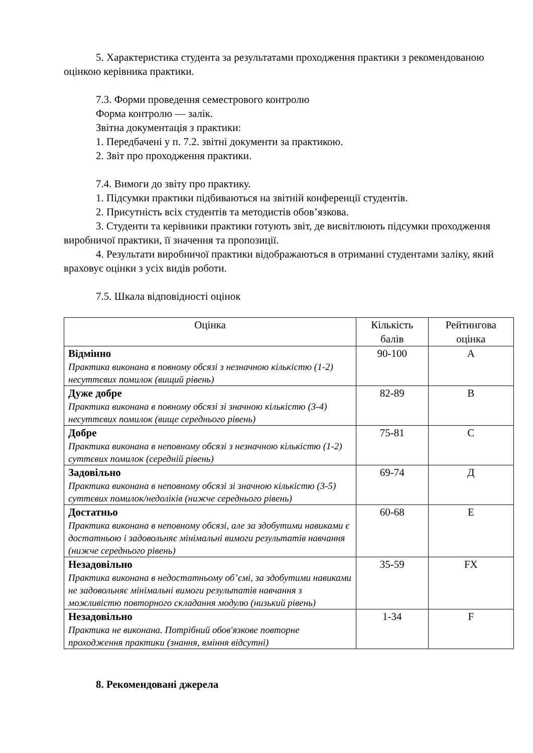5. Характеристика студента за результатами проходження практики з рекомендованою оцінкою керівника практики.
7.3. Форми проведення семестрового контролю
Форма контролю — залік.
Звітна документація з практики:
1. Передбачені у п. 7.2. звітні документи за практикою.
2. Звіт про проходження практики.
7.4. Вимоги до звіту про практику.
1. Підсумки практики підбиваються на звітній конференції студентів.
2. Присутність всіх студентів та методистів обов’язкова.
3. Студенти та керівники практики готують звіт, де висвітлюють підсумки проходження виробничої практики, її значення та пропозиції.
4. Результати виробничої практики відображаються в отриманні студентами заліку, який враховує оцінки з усіх видів роботи.
7.5. Шкала відповідності оцінок
| Оцінка | Кількість балів | Рейтингова оцінка |
| --- | --- | --- |
| Відмінно Практика виконана в повному обсязі з незначною кількістю (1-2) несуттєвих помилок (вищий рівень) | 90-100 | A |
| Дуже добре Практика виконана в повному обсязі зі значною кількістю (3-4) несуттєвих помилок (вище середнього рівень) | 82-89 | B |
| Добре Практика виконана в неповному обсязі з незначною кількістю (1-2) суттєвих помилок (середній рівень) | 75-81 | C |
| Задовільно Практика виконана в неповному обсязі зі значною кількістю (3-5) суттєвих помилок/недоліків (нижче середнього рівень) | 69-74 | Д |
| Достатньо Практика виконана в неповному обсязі, але за здобутими навиками є достатньою і задовольняє мінімальні вимоги результатів навчання (нижче середнього рівень) | 60-68 | E |
| Незадовільно Практика виконана в недостатньому об’ємі, за здобутими навиками не задовольняє мінімальні вимоги результатів навчання з можливістю повторного складання модулю (низький рівень) | 35-59 | FX |
| Незадовільно Практика не виконана. Потрібний обов'язкове повторне проходження практики (знання, вміння відсутні) | 1-34 | F |
8. Рекомендовані джерела